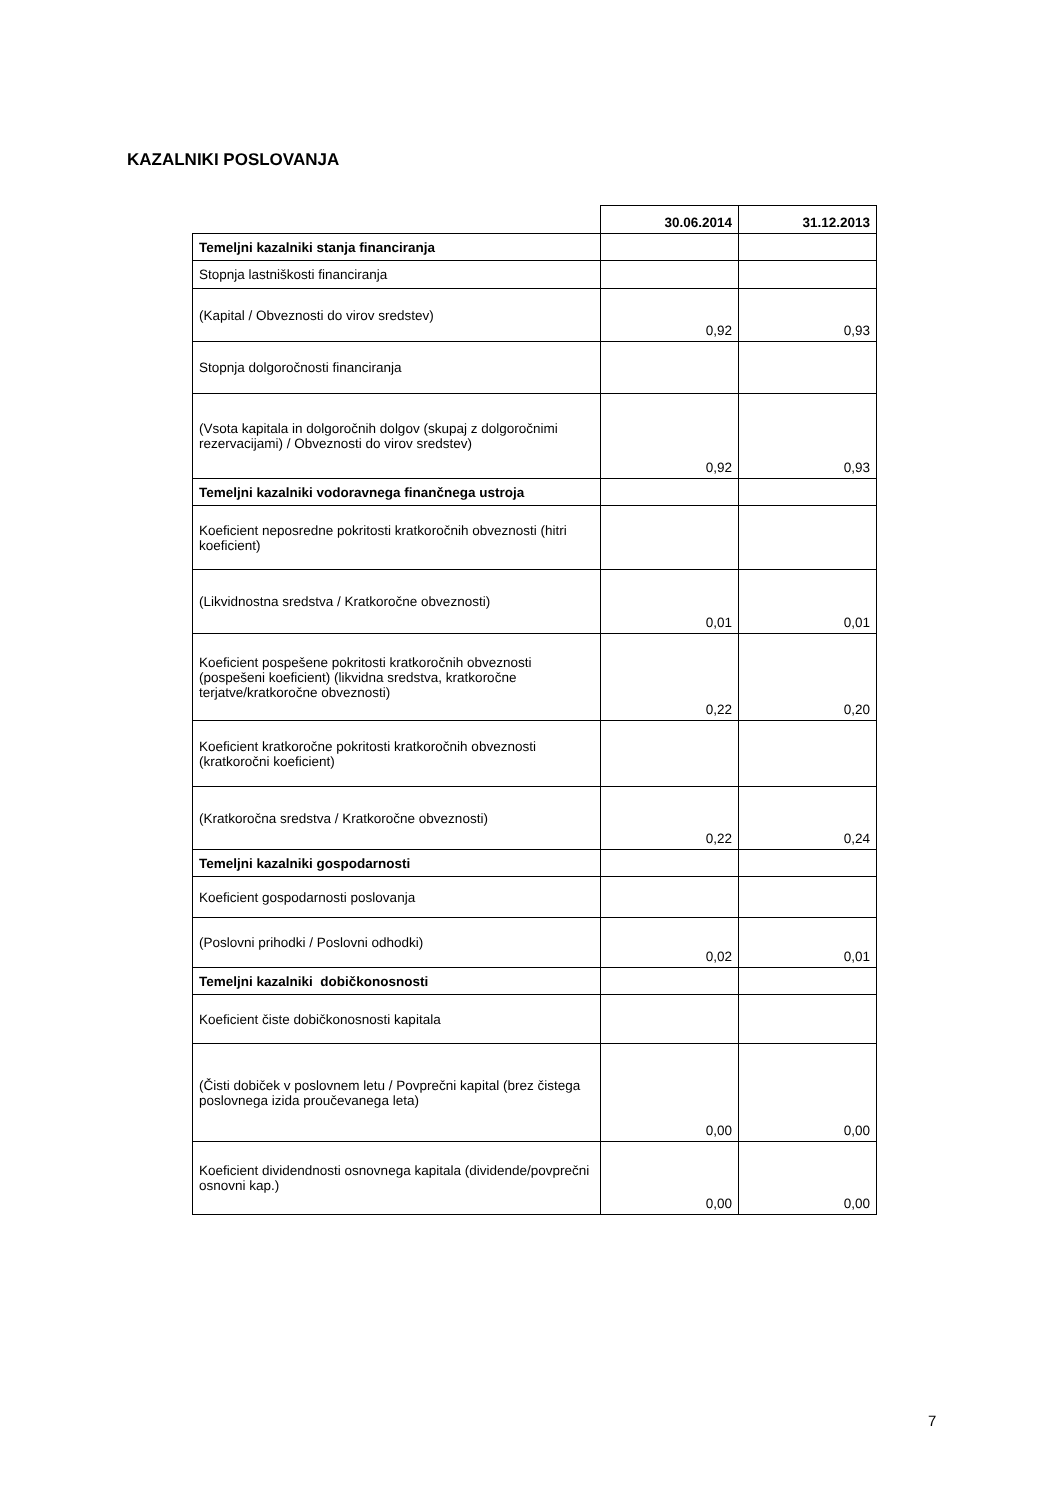KAZALNIKI POSLOVANJA
| | 30.06.2014 | 31.12.2013 |
| Temeljni kazalniki stanja financiranja | | |
| Stopnja lastniškosti financiranja | | |
| (Kapital / Obveznosti do virov sredstev) | 0,92 | 0,93 |
| Stopnja dolgoročnosti financiranja | | |
| (Vsota kapitala in dolgoročnih dolgov (skupaj z dolgoročnimi rezervacijami) / Obveznosti do virov sredstev) | 0,92 | 0,93 |
| Temeljni kazalniki vodoravnega finančnega ustroja | | |
| Koeficient neposredne pokritosti kratkoročnih obveznosti (hitri koeficient) | | |
| (Likvidnostna sredstva / Kratkoročne obveznosti) | 0,01 | 0,01 |
| Koeficient pospešene pokritosti kratkoročnih obveznosti (pospešeni koeficient) (likvidna sredstva, kratkoročne terjatve/kratkoročne obveznosti) | 0,22 | 0,20 |
| Koeficient kratkoročne pokritosti kratkoročnih obveznosti (kratkoročni koeficient) | | |
| (Kratkoročna sredstva / Kratkoročne obveznosti) | 0,22 | 0,24 |
| Temeljni kazalniki gospodarnosti | | |
| Koeficient gospodarnosti poslovanja | | |
| (Poslovni prihodki / Poslovni odhodki) | 0,02 | 0,01 |
| Temeljni kazalniki dobičkonosnosti | | |
| Koeficient čiste dobičkonosnosti kapitala | | |
| (Čisti dobiček v poslovnem letu / Povprečni kapital (brez čistega poslovnega izida proučevanega leta) | 0,00 | 0,00 |
| Koeficient dividendnosti osnovnega kapitala (dividende/povprečni osnovni kap.) | 0,00 | 0,00 |
7